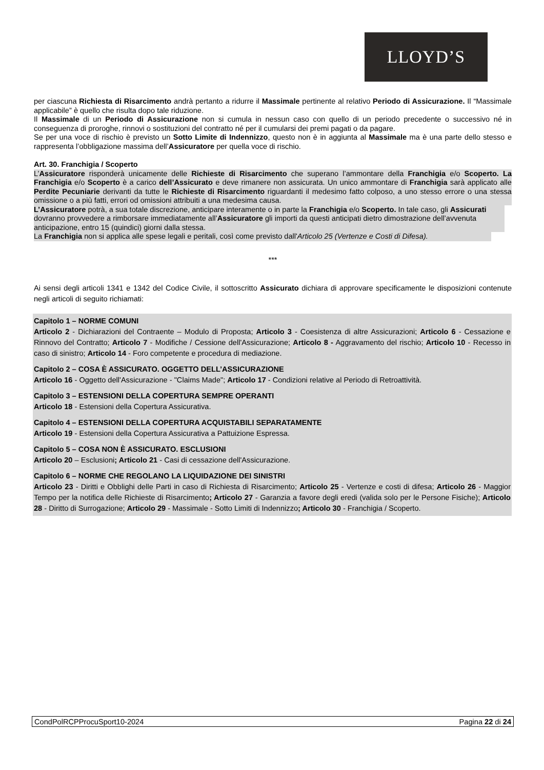LLOYD’S
per ciascuna Richiesta di Risarcimento andrà pertanto a ridurre il Massimale pertinente al relativo Periodo di Assicurazione. Il “Massimale applicabile” è quello che risulta dopo tale riduzione.
Il Massimale di un Periodo di Assicurazione non si cumula in nessun caso con quello di un periodo precedente o successivo né in conseguenza di proroghe, rinnovi o sostituzioni del contratto né per il cumularsi dei premi pagati o da pagare.
Se per una voce di rischio è previsto un Sotto Limite di Indennizzo, questo non è in aggiunta al Massimale ma è una parte dello stesso e rappresenta l’obbligazione massima dell’Assicuratore per quella voce di rischio.
Art. 30. Franchigia / Scoperto
L’Assicuratore risponderà unicamente delle Richieste di Risarcimento che superano l’ammontare della Franchigia e/o Scoperto. La Franchigia e/o Scoperto è a carico dell’Assicurato e deve rimanere non assicurata. Un unico ammontare di Franchigia sarà applicato alle Perdite Pecuniarie derivanti da tutte le Richieste di Risarcimento riguardanti il medesimo fatto colposo, a uno stesso errore o una stessa omissione o a più fatti, errori od omissioni attribuiti a una medesima causa.
L’Assicuratore potrà, a sua totale discrezione, anticipare interamente o in parte la Franchigia e/o Scoperto. In tale caso, gli Assicurati dovranno provvedere a rimborsare immediatamente all’Assicuratore gli importi da questi anticipati dietro dimostrazione dell’avvenuta anticipazione, entro 15 (quindici) giorni dalla stessa.
La Franchigia non si applica alle spese legali e peritali, così come previsto dall'Articolo 25 (Vertenze e Costi di Difesa).
***
Ai sensi degli articoli 1341 e 1342 del Codice Civile, il sottoscritto Assicurato dichiara di approvare specificamente le disposizioni contenute negli articoli di seguito richiamati:
Capitolo 1 – NORME COMUNI
Articolo 2 - Dichiarazioni del Contraente – Modulo di Proposta; Articolo 3 - Coesistenza di altre Assicurazioni; Articolo 6 - Cessazione e Rinnovo del Contratto; Articolo 7 - Modifiche / Cessione dell'Assicurazione; Articolo 8 - Aggravamento del rischio; Articolo 10 - Recesso in caso di sinistro; Articolo 14 - Foro competente e procedura di mediazione.
Capitolo 2 – COSA È ASSICURATO. OGGETTO DELL’ASSICURAZIONE
Articolo 16 - Oggetto dell'Assicurazione - "Claims Made"; Articolo 17 - Condizioni relative al Periodo di Retroattività.
Capitolo 3 – ESTENSIONI DELLA COPERTURA SEMPRE OPERANTI
Articolo 18 - Estensioni della Copertura Assicurativa.
Capitolo 4 – ESTENSIONI DELLA COPERTURA ACQUISTABILI SEPARATAMENTE
Articolo 19 - Estensioni della Copertura Assicurativa a Pattuizione Espressa.
Capitolo 5 – COSA NON È ASSICURATO. ESCLUSIONI
Articolo 20 – Esclusioni; Articolo 21 - Casi di cessazione dell'Assicurazione.
Capitolo 6 – NORME CHE REGOLANO LA LIQUIDAZIONE DEI SINISTRI
Articolo 23 - Diritti e Obblighi delle Parti in caso di Richiesta di Risarcimento; Articolo 25 - Vertenze e costi di difesa; Articolo 26 - Maggior Tempo per la notifica delle Richieste di Risarcimento; Articolo 27 - Garanzia a favore degli eredi (valida solo per le Persone Fisiche); Articolo 28 - Diritto di Surrogazione; Articolo 29 - Massimale - Sotto Limiti di Indennizzo; Articolo 30 - Franchigia / Scoperto.
CondPolRCPProcuSport10-2024 Pagina 22 di 24